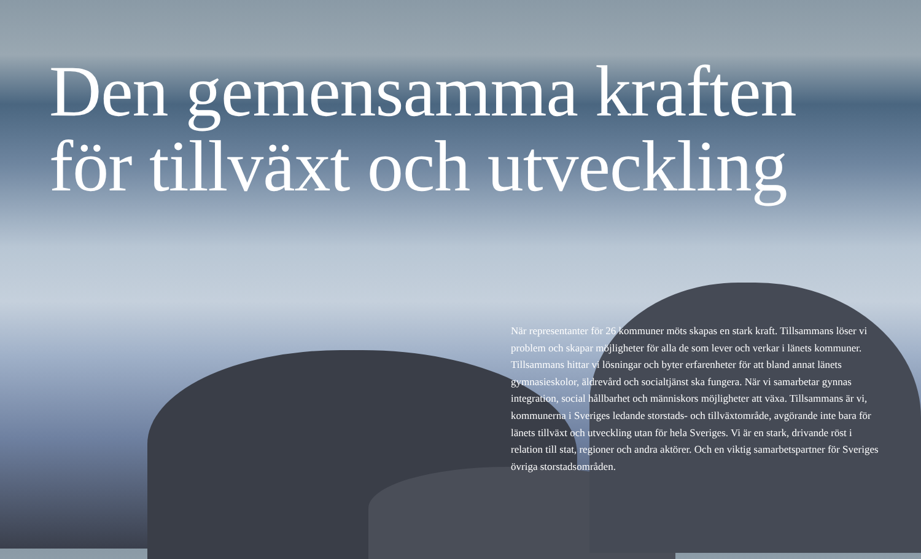Den gemensamma kraften
för tillväxt och utveckling
När representanter för 26 kommuner möts skapas en stark kraft. Tillsammans löser vi problem och skapar möjligheter för alla de som lever och verkar i länets kommuner. Tillsammans hittar vi lösningar och byter erfarenheter för att bland annat länets gymnasieskolor, äldrevård och socialtjänst ska fungera. När vi samarbetar gynnas integration, social hållbarhet och människors möjligheter att växa. Tillsammans är vi, kommunerna i Sveriges ledande storstads- och tillväxtområde, avgörande inte bara för länets tillväxt och utveckling utan för hela Sveriges. Vi är en stark, drivande röst i relation till stat, regioner och andra aktörer. Och en viktig samarbetspartner för Sveriges övriga storstadsområden.